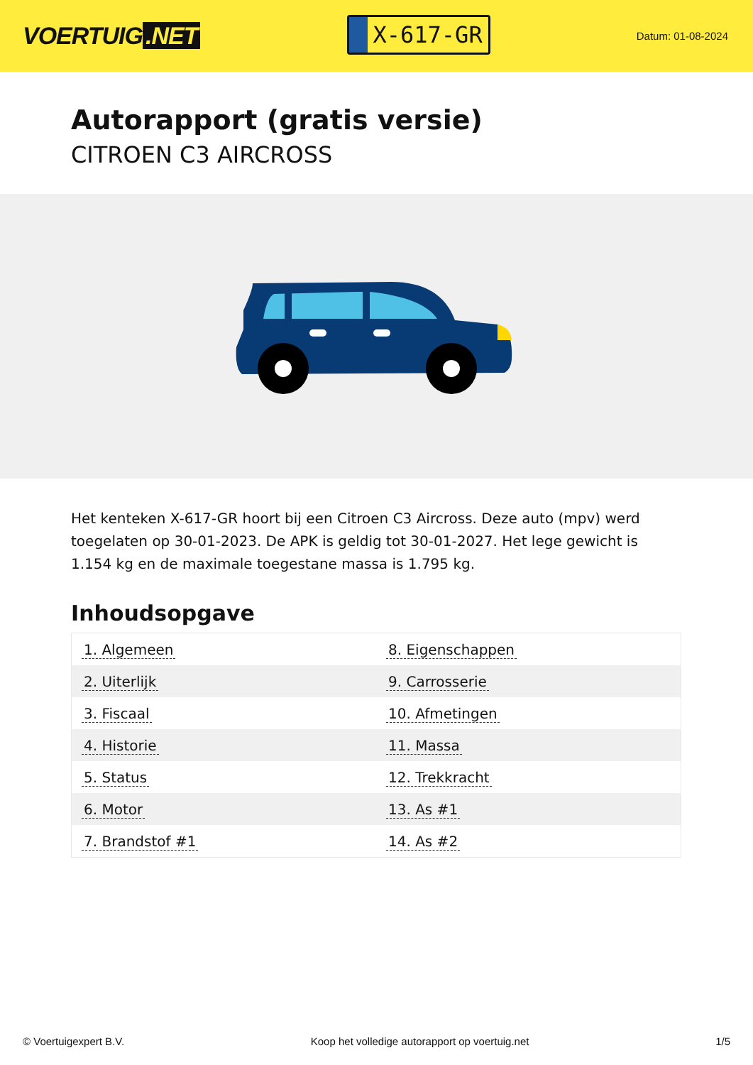VOERTUIG.NET
X-617-GR
Datum: 01-08-2024
Autorapport (gratis versie)
CITROEN C3 AIRCROSS
Het kenteken X-617-GR hoort bij een Citroen C3 Aircross. Deze auto (mpv) werd toegelaten op 30-01-2023. De APK is geldig tot 30-01-2027. Het lege gewicht is 1.154 kg en de maximale toegestane massa is 1.795 kg.
Inhoudsopgave
| 1. Algemeen | 8. Eigenschappen |
| 2. Uiterlijk | 9. Carrosserie |
| 3. Fiscaal | 10. Afmetingen |
| 4. Historie | 11. Massa |
| 5. Status | 12. Trekkracht |
| 6. Motor | 13. As #1 |
| 7. Brandstof #1 | 14. As #2 |
© Voertuigexpert B.V. Koop het volledige autorapport op voertuig.net 1/5